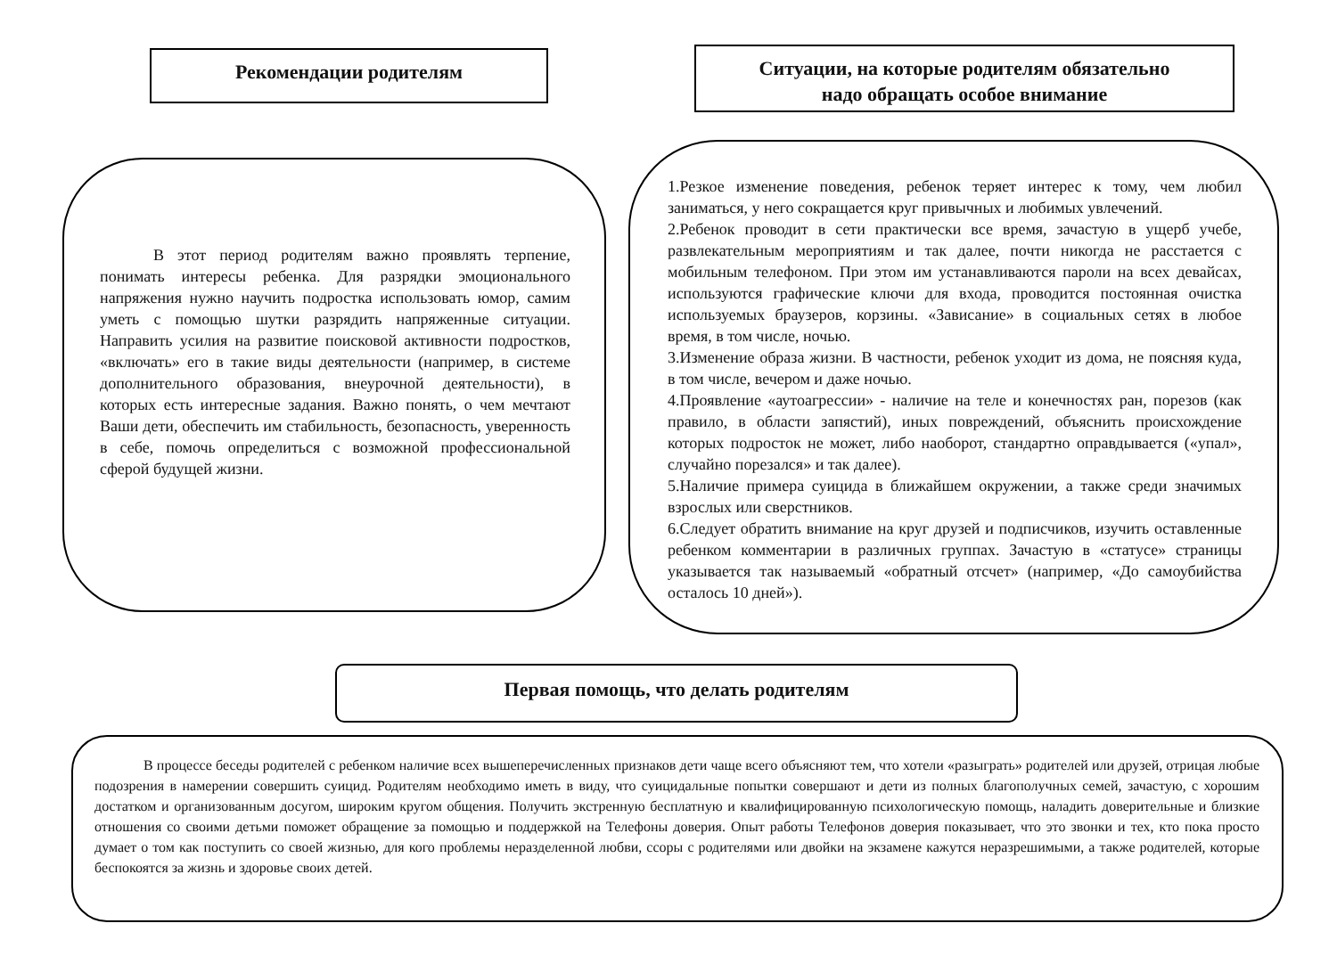Рекомендации родителям
Ситуации, на которые родителям обязательно
надо обращать особое внимание
В этот период родителям важно проявлять терпение, понимать интересы ребенка. Для разрядки эмоционального напряжения нужно научить подростка использовать юмор, самим уметь с помощью шутки разрядить напряженные ситуации. Направить усилия на развитие поисковой активности подростков, «включать» его в такие виды деятельности (например, в системе дополнительного образования, внеурочной деятельности), в которых есть интересные задания. Важно понять, о чем мечтают Ваши дети, обеспечить им стабильность, безопасность, уверенность в себе, помочь определиться с возможной профессиональной сферой будущей жизни.
1.Резкое изменение поведения, ребенок теряет интерес к тому, чем любил заниматься, у него сокращается круг привычных и любимых увлечений.
2.Ребенок проводит в сети практически все время, зачастую в ущерб учебе, развлекательным мероприятиям и так далее, почти никогда не расстается с мобильным телефоном. При этом им устанавливаются пароли на всех девайсах, используются графические ключи для входа, проводится постоянная очистка используемых браузеров, корзины. «Зависание» в социальных сетях в любое время, в том числе, ночью.
3.Изменение образа жизни. В частности, ребенок уходит из дома, не поясняя куда, в том числе, вечером и даже ночью.
4.Проявление «аутоагрессии» - наличие на теле и конечностях ран, порезов (как правило, в области запястий), иных повреждений, объяснить происхождение которых подросток не может, либо наоборот, стандартно оправдывается («упал», случайно порезался» и так далее).
5.Наличие примера суицида в ближайшем окружении, а также среди значимых взрослых или сверстников.
6.Следует обратить внимание на круг друзей и подписчиков, изучить оставленные ребенком комментарии в различных группах. Зачастую в «статусе» страницы указывается так называемый «обратный отсчет» (например, «До самоубийства осталось 10 дней»).
Первая помощь, что делать родителям
В процессе беседы родителей с ребенком наличие всех вышеперечисленных признаков дети чаще всего объясняют тем, что хотели «разыграть» родителей или друзей, отрицая любые подозрения в намерении совершить суицид. Родителям необходимо иметь в виду, что суицидальные попытки совершают и дети из полных благополучных семей, зачастую, с хорошим достатком и организованным досугом, широким кругом общения. Получить экстренную бесплатную и квалифицированную психологическую помощь, наладить доверительные и близкие отношения со своими детьми поможет обращение за помощью и поддержкой на Телефоны доверия. Опыт работы Телефонов доверия показывает, что это звонки и тех, кто пока просто думает о том как поступить со своей жизнью, для кого проблемы неразделенной любви, ссоры с родителями или двойки на экзамене кажутся неразрешимыми, а также родителей, которые беспокоятся за жизнь и здоровье своих детей.